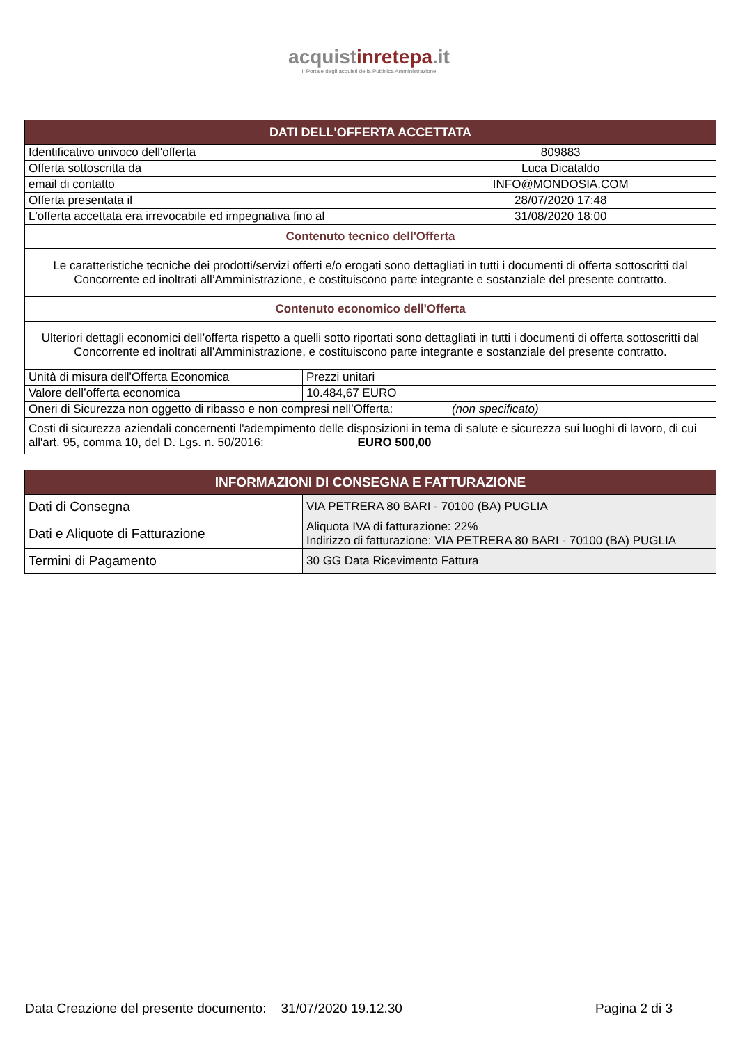acquistinretepa.it
Il Portale degli acquisti della Pubblica Amministrazione
| DATI DELL'OFFERTA ACCETTATA | | |
| --- | --- | --- |
| Identificativo univoco dell'offerta | | 809883 |
| Offerta sottoscritta da | | Luca Dicataldo |
| email di contatto | | INFO@MONDOSIA.COM |
| Offerta presentata il | | 28/07/2020 17:48 |
| L'offerta accettata era irrevocabile ed impegnativa fino al | | 31/08/2020 18:00 |
| Contenuto tecnico dell'Offerta | | |
| Le caratteristiche tecniche dei prodotti/servizi offerti e/o erogati sono dettagliati in tutti i documenti di offerta sottoscritti dal Concorrente ed inoltrati all’Amministrazione, e costituiscono parte integrante e sostanziale del presente contratto. | | |
| Contenuto economico dell'Offerta | | |
| Ulteriori dettagli economici dell’offerta rispetto a quelli sotto riportati sono dettagliati in tutti i documenti di offerta sottoscritti dal Concorrente ed inoltrati all’Amministrazione, e costituiscono parte integrante e sostanziale del presente contratto. | | |
| Unità di misura dell'Offerta Economica | Prezzi unitari | |
| Valore dell’offerta economica | 10.484,67 EURO | |
| Oneri di Sicurezza non oggetto di ribasso e non compresi nell’Offerta: (non specificato) | | |
| Costi di sicurezza aziendali concernenti l'adempimento delle disposizioni in tema di salute e sicurezza sui luoghi di lavoro, di cui all'art. 95, comma 10, del D. Lgs. n. 50/2016: EURO 500,00 | | |
| INFORMAZIONI DI CONSEGNA E FATTURAZIONE | |
| --- | --- |
| Dati di Consegna | VIA PETRERA 80 BARI - 70100 (BA) PUGLIA |
| Dati e Aliquote di Fatturazione | Aliquota IVA di fatturazione: 22% Indirizzo di fatturazione: VIA PETRERA 80 BARI - 70100 (BA) PUGLIA |
| Termini di Pagamento | 30 GG Data Ricevimento Fattura |
Data Creazione del presente documento: 31/07/2020 19.12.30 Pagina 2 di 3